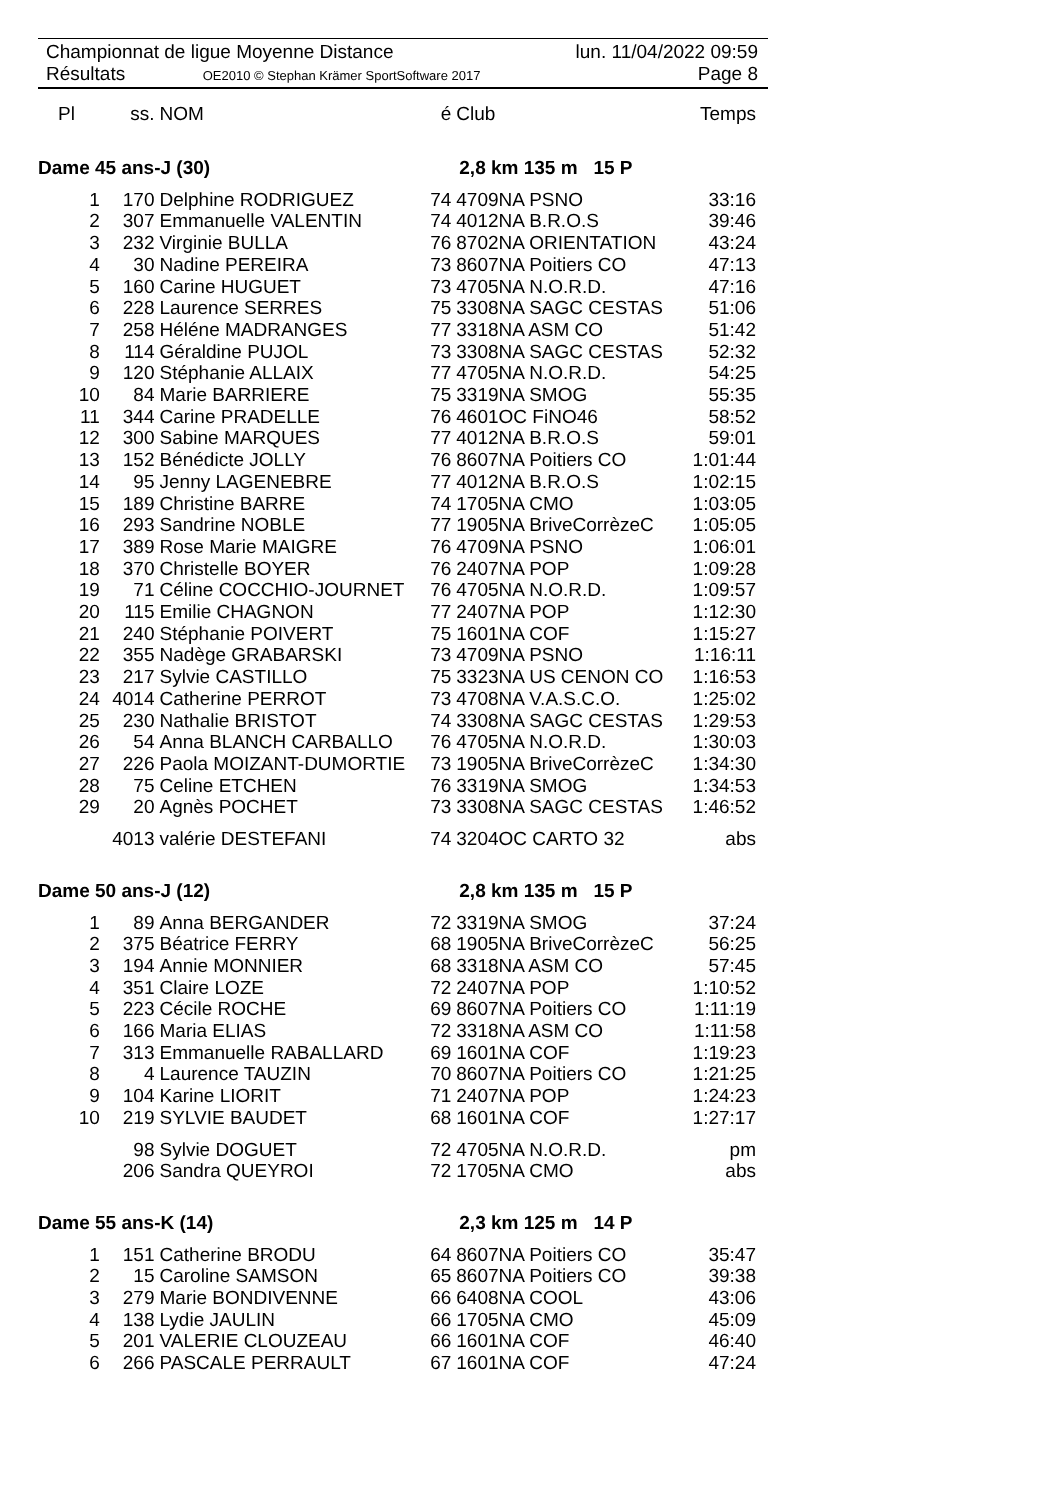Championnat de ligue Moyenne Distance
Résultats OE2010 © Stephan Krämer SportSoftware 2017
lun. 11/04/2022 09:59
Page 8
| Pl | ss. | NOM | é | Club | Temps |
| --- | --- | --- | --- | --- | --- |
| Dame 45 ans-J (30) | | | 2,8 km 135 m 15 P | | |
| 1 | 170 | Delphine RODRIGUEZ | 74 | 4709NA PSNO | 33:16 |
| 2 | 307 | Emmanuelle VALENTIN | 74 | 4012NA B.R.O.S | 39:46 |
| 3 | 232 | Virginie BULLA | 76 | 8702NA ORIENTATION | 43:24 |
| 4 | 30 | Nadine PEREIRA | 73 | 8607NA Poitiers CO | 47:13 |
| 5 | 160 | Carine HUGUET | 73 | 4705NA N.O.R.D. | 47:16 |
| 6 | 228 | Laurence SERRES | 75 | 3308NA SAGC CESTAS | 51:06 |
| 7 | 258 | Héléne MADRANGES | 77 | 3318NA ASM CO | 51:42 |
| 8 | 114 | Géraldine PUJOL | 73 | 3308NA SAGC CESTAS | 52:32 |
| 9 | 120 | Stéphanie ALLAIX | 77 | 4705NA N.O.R.D. | 54:25 |
| 10 | 84 | Marie BARRIERE | 75 | 3319NA SMOG | 55:35 |
| 11 | 344 | Carine PRADELLE | 76 | 4601OC FiNO46 | 58:52 |
| 12 | 300 | Sabine MARQUES | 77 | 4012NA B.R.O.S | 59:01 |
| 13 | 152 | Bénédicte JOLLY | 76 | 8607NA Poitiers CO | 1:01:44 |
| 14 | 95 | Jenny LAGENEBRE | 77 | 4012NA B.R.O.S | 1:02:15 |
| 15 | 189 | Christine BARRE | 74 | 1705NA CMO | 1:03:05 |
| 16 | 293 | Sandrine NOBLE | 77 | 1905NA BriveCorrèzeC | 1:05:05 |
| 17 | 389 | Rose Marie MAIGRE | 76 | 4709NA PSNO | 1:06:01 |
| 18 | 370 | Christelle BOYER | 76 | 2407NA POP | 1:09:28 |
| 19 | 71 | Céline COCCHIO-JOURNET | 76 | 4705NA N.O.R.D. | 1:09:57 |
| 20 | 115 | Emilie CHAGNON | 77 | 2407NA POP | 1:12:30 |
| 21 | 240 | Stéphanie POIVERT | 75 | 1601NA COF | 1:15:27 |
| 22 | 355 | Nadège GRABARSKI | 73 | 4709NA PSNO | 1:16:11 |
| 23 | 217 | Sylvie CASTILLO | 75 | 3323NA US CENON CO | 1:16:53 |
| 24 | 4014 | Catherine PERROT | 73 | 4708NA V.A.S.C.O. | 1:25:02 |
| 25 | 230 | Nathalie BRISTOT | 74 | 3308NA SAGC CESTAS | 1:29:53 |
| 26 | 54 | Anna BLANCH CARBALLO | 76 | 4705NA N.O.R.D. | 1:30:03 |
| 27 | 226 | Paola MOIZANT-DUMORTIE | 73 | 1905NA BriveCorrèzeC | 1:34:30 |
| 28 | 75 | Celine ETCHEN | 76 | 3319NA SMOG | 1:34:53 |
| 29 | 20 | Agnès POCHET | 73 | 3308NA SAGC CESTAS | 1:46:52 |
| | 4013 | valérie DESTEFANI | 74 | 3204OC CARTO 32 | abs |
| Dame 50 ans-J (12) | | | 2,8 km 135 m 15 P | | |
| 1 | 89 | Anna BERGANDER | 72 | 3319NA SMOG | 37:24 |
| 2 | 375 | Béatrice FERRY | 68 | 1905NA BriveCorrèzeC | 56:25 |
| 3 | 194 | Annie MONNIER | 68 | 3318NA ASM CO | 57:45 |
| 4 | 351 | Claire LOZE | 72 | 2407NA POP | 1:10:52 |
| 5 | 223 | Cécile ROCHE | 69 | 8607NA Poitiers CO | 1:11:19 |
| 6 | 166 | Maria ELIAS | 72 | 3318NA ASM CO | 1:11:58 |
| 7 | 313 | Emmanuelle RABALLARD | 69 | 1601NA COF | 1:19:23 |
| 8 | 4 | Laurence TAUZIN | 70 | 8607NA Poitiers CO | 1:21:25 |
| 9 | 104 | Karine LIORIT | 71 | 2407NA POP | 1:24:23 |
| 10 | 219 | SYLVIE BAUDET | 68 | 1601NA COF | 1:27:17 |
| | 98 | Sylvie DOGUET | 72 | 4705NA N.O.R.D. | pm |
| | 206 | Sandra QUEYROI | 72 | 1705NA CMO | abs |
| Dame 55 ans-K (14) | | | 2,3 km 125 m 14 P | | |
| 1 | 151 | Catherine BRODU | 64 | 8607NA Poitiers CO | 35:47 |
| 2 | 15 | Caroline SAMSON | 65 | 8607NA Poitiers CO | 39:38 |
| 3 | 279 | Marie BONDIVENNE | 66 | 6408NA COOL | 43:06 |
| 4 | 138 | Lydie JAULIN | 66 | 1705NA CMO | 45:09 |
| 5 | 201 | VALERIE CLOUZEAU | 66 | 1601NA COF | 46:40 |
| 6 | 266 | PASCALE PERRAULT | 67 | 1601NA COF | 47:24 |